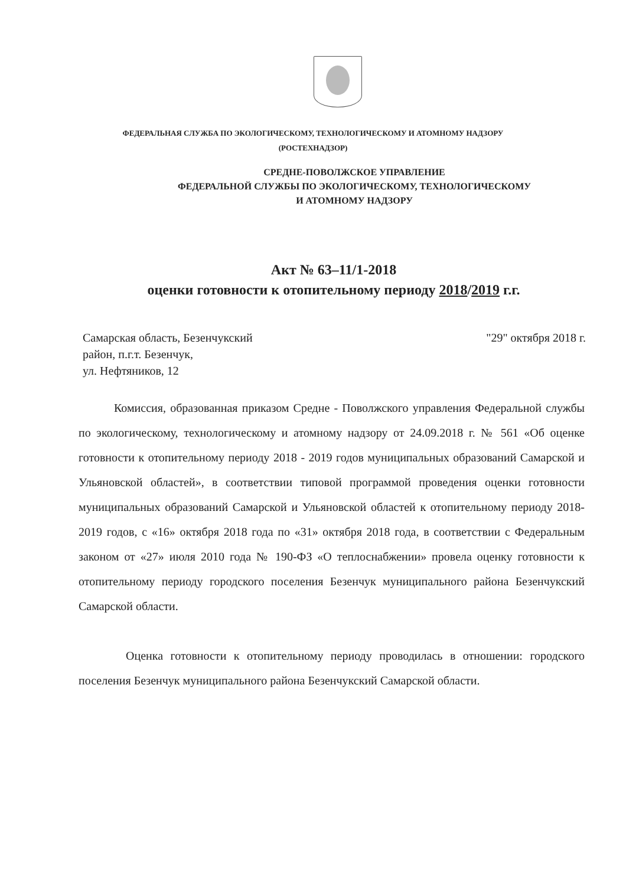ФЕДЕРАЛЬНАЯ СЛУЖБА ПО ЭКОЛОГИЧЕСКОМУ, ТЕХНОЛОГИЧЕСКОМУ И АТОМНОМУ НАДЗОРУ
(РОСТЕХНАДЗОР)
СРЕДНЕ-ПОВОЛЖСКОЕ УПРАВЛЕНИЕ
ФЕДЕРАЛЬНОЙ СЛУЖБЫ ПО ЭКОЛОГИЧЕСКОМУ, ТЕХНОЛОГИЧЕСКОМУ
И АТОМНОМУ НАДЗОРУ
Акт № 63–11/1-2018
оценки готовности к отопительному периоду 2018/2019 г.г.
Самарская область, Безенчукский
район, п.г.т. Безенчук,
ул. Нефтяников, 12
"29" октября 2018 г.
Комиссия, образованная приказом Средне - Поволжского управления Федеральной службы по экологическому, технологическому и атомному надзору от 24.09.2018 г. № 561 «Об оценке готовности к отопительному периоду 2018 - 2019 годов муниципальных образований Самарской и Ульяновской областей», в соответствии типовой программой проведения оценки готовности муниципальных образований Самарской и Ульяновской областей к отопительному периоду 2018-2019 годов, с «16» октября 2018 года по «31» октября 2018 года, в соответствии с Федеральным законом от «27» июля 2010 года № 190-ФЗ «О теплоснабжении» провела оценку готовности к отопительному периоду городского поселения Безенчук муниципального района Безенчукский Самарской области.
Оценка готовности к отопительному периоду проводилась в отношении: городского поселения Безенчук муниципального района Безенчукский Самарской области.